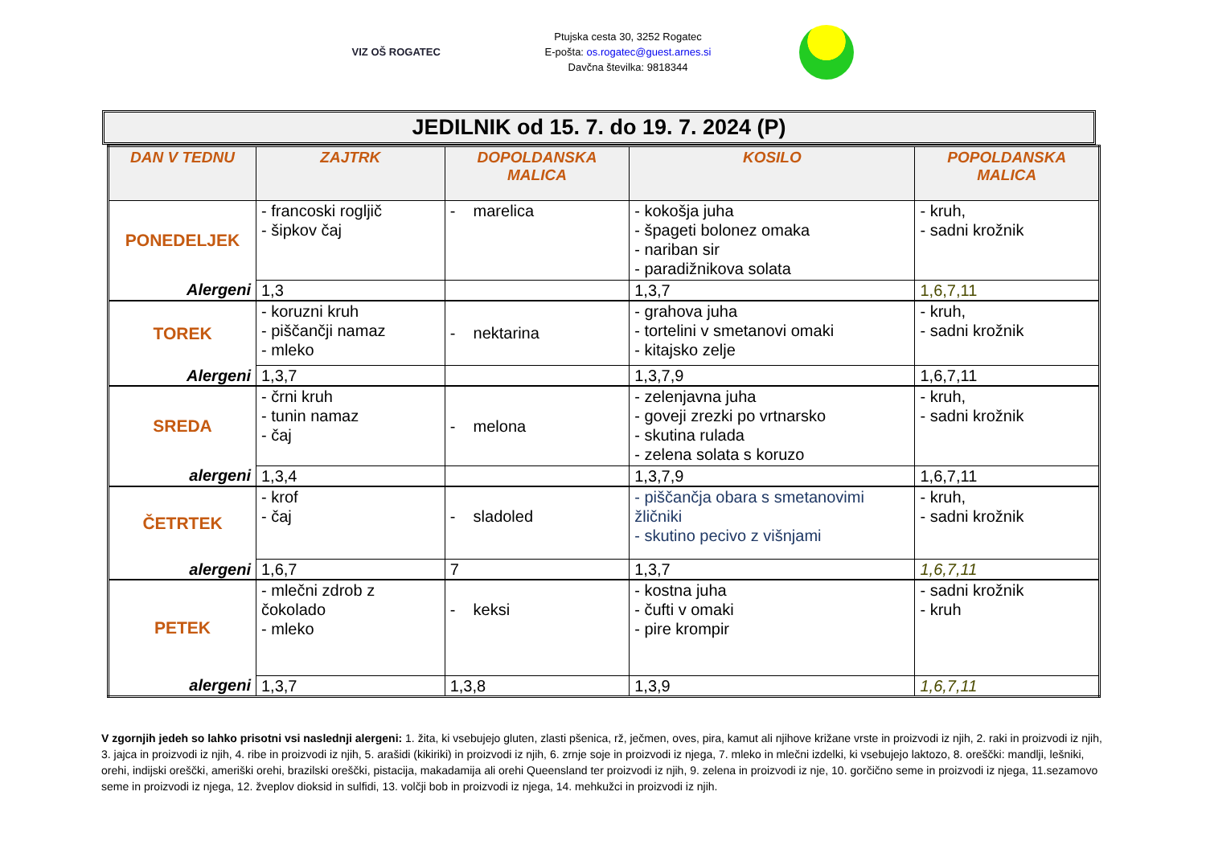VIZ OŠ ROGATEC
Ptujska cesta 30, 3252 Rogatec
E-pošta: os.rogatec@guest.arnes.si
Davčna številka: 9818344
JEDILNIK od 15. 7. do 19. 7. 2024 (P)
| DAN V TEDNU | ZAJTRK | DOPOLDANSKA MALICA | KOSILO | POPOLDANSKA MALICA |
| --- | --- | --- | --- | --- |
| PONEDELJEK | - francoski rogljič - šipkov čaj | - marelica | - kokošja juha - špageti bolonez omaka - nariban sir - paradižnikova solata | - kruh, - sadni krožnik |
| Alergeni | 1,3 | | 1,3,7 | 1,6,7,11 |
| TOREK | - koruzni kruh - piščančji namaz - mleko | - nektarina | - grahova juha - tortelini v smetanovi omaki - kitajsko zelje | - kruh, - sadni krožnik |
| Alergeni | 1,3,7 | | 1,3,7,9 | 1,6,7,11 |
| SREDA | - črni kruh - tunin namaz - čaj | - melona | - zelenjavna juha - goveji zrezki po vrtnarsko - skutina rulada - zelena solata s koruzo | - kruh, - sadni krožnik |
| alergeni | 1,3,4 | | 1,3,7,9 | 1,6,7,11 |
| ČETRTEK | - krof - čaj | - sladoled | - piščančja obara s smetanovimi žličniki - skutino pecivo z višnjami | - kruh, - sadni krožnik |
| alergeni | 1,6,7 | 7 | 1,3,7 | 1,6,7,11 |
| PETEK | - mlečni zdrob z čokolado - mleko | - keksi | - kostna juha - čufti v omaki - pire krompir | - sadni krožnik - kruh |
| alergeni | 1,3,7 | 1,3,8 | 1,3,9 | 1,6,7,11 |
V zgornjih jedeh so lahko prisotni vsi naslednji alergeni: 1. žita, ki vsebujejo gluten, zlasti pšenica, rž, ječmen, oves, pira, kamut ali njihove križane vrste in proizvodi iz njih, 2. raki in proizvodi iz njih, 3. jajca in proizvodi iz njih, 4. ribe in proizvodi iz njih, 5. arašidi (kikiriki) in proizvodi iz njih, 6. zrnje soje in proizvodi iz njega, 7. mleko in mlečni izdelki, ki vsebujejo laktozo, 8. oreščki: mandlji, lešniki, orehi, indijski oreščki, ameriški orehi, brazilski oreščki, pistacija, makadamija ali orehi Queensland ter proizvodi iz njih, 9. zelena in proizvodi iz nje, 10. gorčično seme in proizvodi iz njega, 11.sezamovo seme in proizvodi iz njega, 12. žveplov dioksid in sulfidi, 13. volčji bob in proizvodi iz njega, 14. mehkužci in proizvodi iz njih.